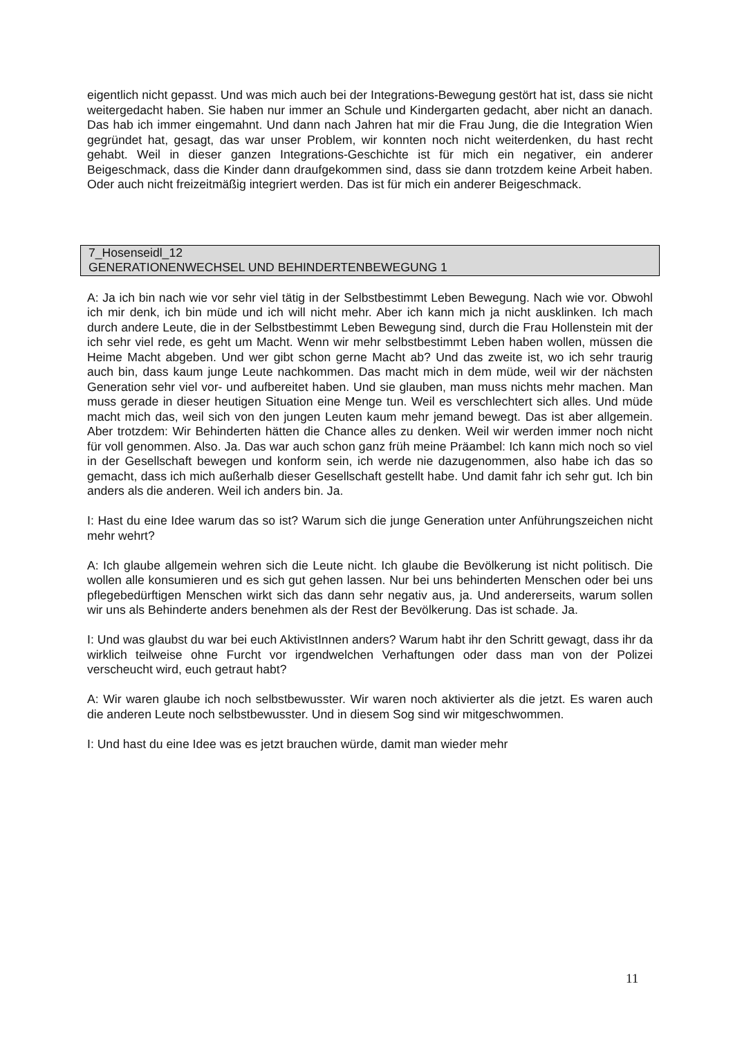eigentlich nicht gepasst. Und was mich auch bei der Integrations-Bewegung gestört hat ist, dass sie nicht weitergedacht haben. Sie haben nur immer an Schule und Kindergarten gedacht, aber nicht an danach. Das hab ich immer eingemahnt. Und dann nach Jahren hat mir die Frau Jung, die die Integration Wien gegründet hat, gesagt, das war unser Problem, wir konnten noch nicht weiterdenken, du hast recht gehabt. Weil in dieser ganzen Integrations-Geschichte ist für mich ein negativer, ein anderer Beigeschmack, dass die Kinder dann draufgekommen sind, dass sie dann trotzdem keine Arbeit haben. Oder auch nicht freizeitmäßig integriert werden. Das ist für mich ein anderer Beigeschmack.
7_Hosenseidl_12
GENERATIONENWECHSEL UND BEHINDERTENBEWEGUNG 1
A: Ja ich bin nach wie vor sehr viel tätig in der Selbstbestimmt Leben Bewegung. Nach wie vor. Obwohl ich mir denk, ich bin müde und ich will nicht mehr. Aber ich kann mich ja nicht ausklinken. Ich mach durch andere Leute, die in der Selbstbestimmt Leben Bewegung sind, durch die Frau Hollenstein mit der ich sehr viel rede, es geht um Macht. Wenn wir mehr selbstbestimmt Leben haben wollen, müssen die Heime Macht abgeben. Und wer gibt schon gerne Macht ab? Und das zweite ist, wo ich sehr traurig auch bin, dass kaum junge Leute nachkommen. Das macht mich in dem müde, weil wir der nächsten Generation sehr viel vor- und aufbereitet haben. Und sie glauben, man muss nichts mehr machen. Man muss gerade in dieser heutigen Situation eine Menge tun. Weil es verschlechtert sich alles. Und müde macht mich das, weil sich von den jungen Leuten kaum mehr jemand bewegt. Das ist aber allgemein. Aber trotzdem: Wir Behinderten hätten die Chance alles zu denken. Weil wir werden immer noch nicht für voll genommen. Also. Ja. Das war auch schon ganz früh meine Präambel: Ich kann mich noch so viel in der Gesellschaft bewegen und konform sein, ich werde nie dazugenommen, also habe ich das so gemacht, dass ich mich außerhalb dieser Gesellschaft gestellt habe. Und damit fahr ich sehr gut. Ich bin anders als die anderen. Weil ich anders bin. Ja.
I: Hast du eine Idee warum das so ist? Warum sich die junge Generation unter Anführungszeichen nicht mehr wehrt?
A: Ich glaube allgemein wehren sich die Leute nicht. Ich glaube die Bevölkerung ist nicht politisch. Die wollen alle konsumieren und es sich gut gehen lassen. Nur bei uns behinderten Menschen oder bei uns pflegebedürftigen Menschen wirkt sich das dann sehr negativ aus, ja. Und andererseits, warum sollen wir uns als Behinderte anders benehmen als der Rest der Bevölkerung. Das ist schade. Ja.
I: Und was glaubst du war bei euch AktivistInnen anders? Warum habt ihr den Schritt gewagt, dass ihr da wirklich teilweise ohne Furcht vor irgendwelchen Verhaftungen oder dass man von der Polizei verscheucht wird, euch getraut habt?
A: Wir waren glaube ich noch selbstbewusster. Wir waren noch aktivierter als die jetzt. Es waren auch die anderen Leute noch selbstbewusster. Und in diesem Sog sind wir mitgeschwommen.
I: Und hast du eine Idee was es jetzt brauchen würde, damit man wieder mehr
11